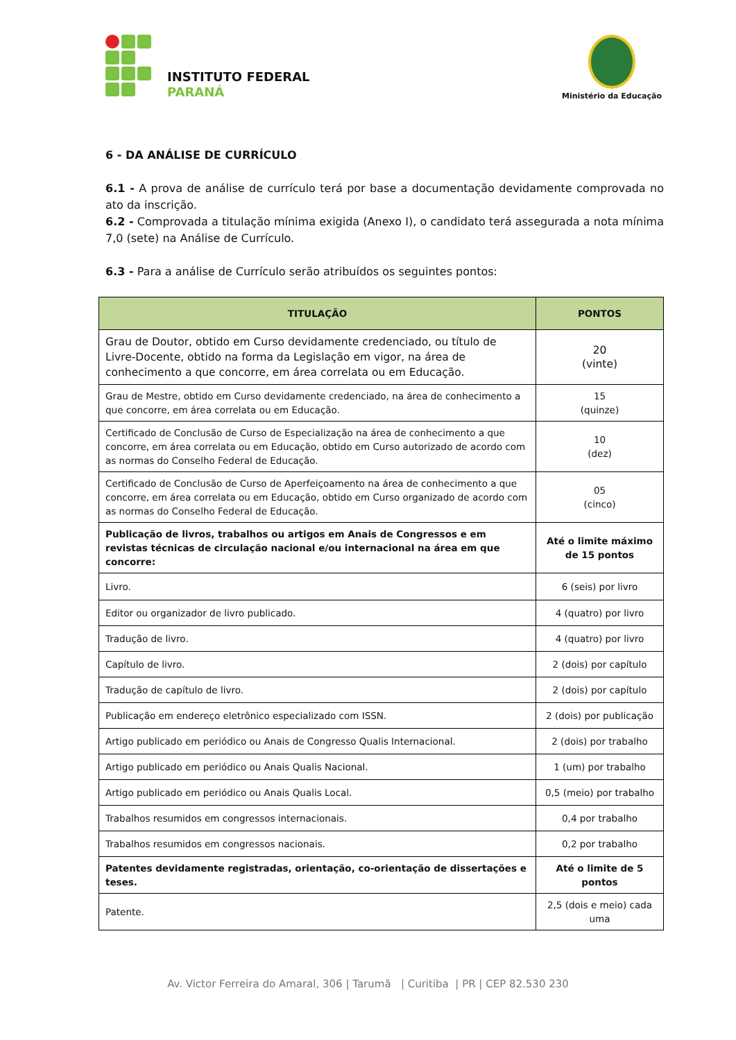INSTITUTO FEDERAL
PARANÁ
Ministério da Educação
6 - DA ANÁLISE DE CURRÍCULO
6.1 - A prova de análise de currículo terá por base a documentação devidamente comprovada no ato da inscrição.
6.2 - Comprovada a titulação mínima exigida (Anexo I), o candidato terá assegurada a nota mínima 7,0 (sete) na Análise de Currículo.
6.3 - Para a análise de Currículo serão atribuídos os seguintes pontos:
| TITULAÇÃO | PONTOS |
| --- | --- |
| Grau de Doutor, obtido em Curso devidamente credenciado, ou título de Livre-Docente, obtido na forma da Legislação em vigor, na área de conhecimento a que concorre, em área correlata ou em Educação. | 20 (vinte) |
| Grau de Mestre, obtido em Curso devidamente credenciado, na área de conhecimento a que concorre, em área correlata ou em Educação. | 15 (quinze) |
| Certificado de Conclusão de Curso de Especialização na área de conhecimento a que concorre, em área correlata ou em Educação, obtido em Curso autorizado de acordo com as normas do Conselho Federal de Educação. | 10 (dez) |
| Certificado de Conclusão de Curso de Aperfeiçoamento na área de conhecimento a que concorre, em área correlata ou em Educação, obtido em Curso organizado de acordo com as normas do Conselho Federal de Educação. | 05 (cinco) |
| Publicação de livros, trabalhos ou artigos em Anais de Congressos e em revistas técnicas de circulação nacional e/ou internacional na área em que concorre: | Até o limite máximo de 15 pontos |
| Livro. | 6 (seis) por livro |
| Editor ou organizador de livro publicado. | 4 (quatro) por livro |
| Tradução de livro. | 4 (quatro) por livro |
| Capítulo de livro. | 2 (dois) por capítulo |
| Tradução de capítulo de livro. | 2 (dois) por capítulo |
| Publicação em endereço eletrônico especializado com ISSN. | 2 (dois) por publicação |
| Artigo publicado em periódico ou Anais de Congresso Qualis Internacional. | 2 (dois) por trabalho |
| Artigo publicado em periódico ou Anais Qualis Nacional. | 1 (um) por trabalho |
| Artigo publicado em periódico ou Anais Qualis Local. | 0,5 (meio) por trabalho |
| Trabalhos resumidos em congressos internacionais. | 0,4 por trabalho |
| Trabalhos resumidos em congressos nacionais. | 0,2 por trabalho |
| Patentes devidamente registradas, orientação, co-orientação de dissertações e teses. | Até o limite de 5 pontos |
| Patente. | 2,5 (dois e meio) cada uma |
Av. Victor Ferreira do Amaral, 306 | Tarumã | Curitiba | PR | CEP 82.530 230